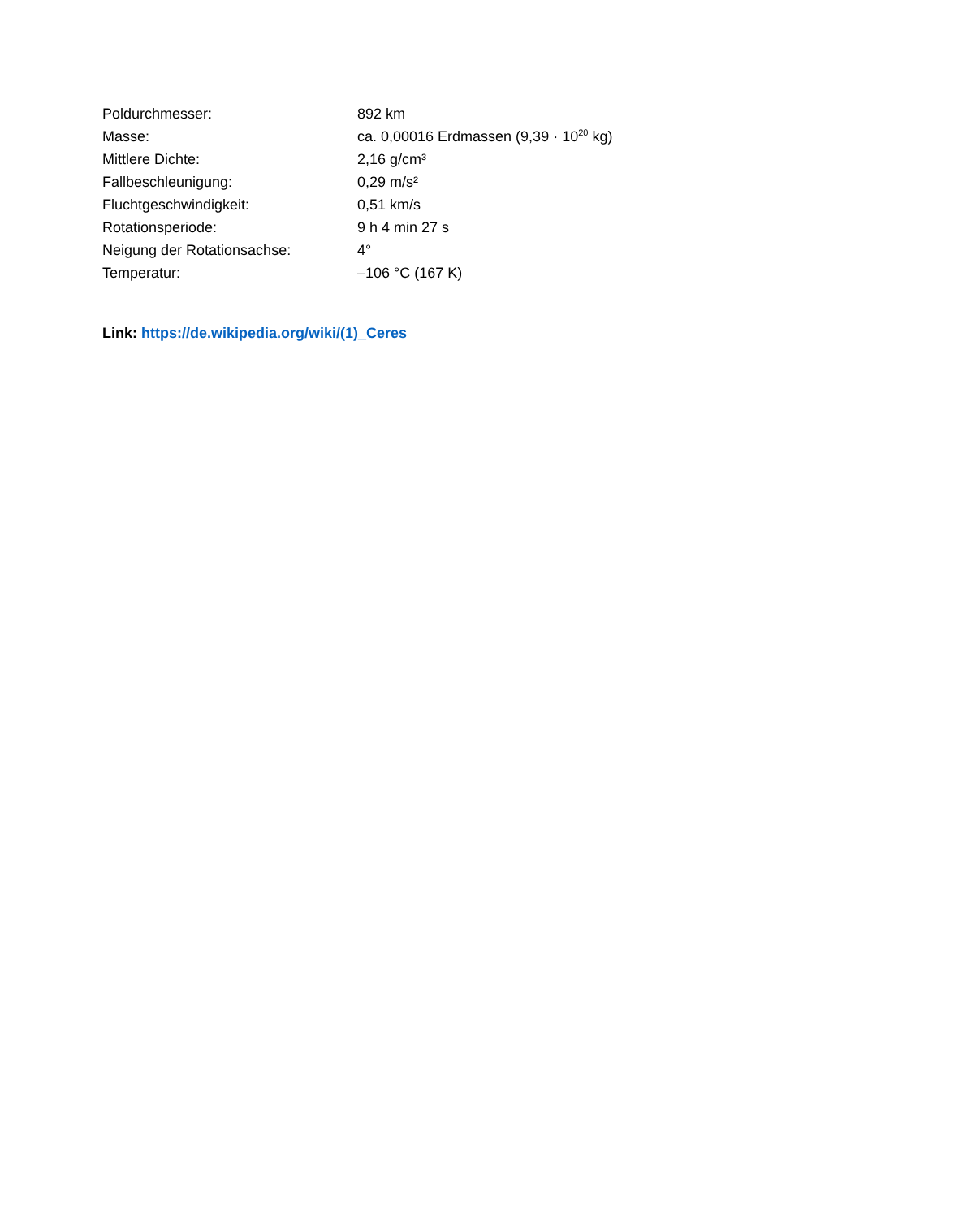| Poldurchmesser: | 892 km |
| Masse: | ca. 0,00016 Erdmassen (9,39 · 10<sup>20</sup> kg) |
| Mittlere Dichte: | 2,16 g/cm³ |
| Fallbeschleunigung: | 0,29 m/s² |
| Fluchtgeschwindigkeit: | 0,51 km/s |
| Rotationsperiode: | 9 h 4 min 27 s |
| Neigung der Rotationsachse: | 4° |
| Temperatur: | –106 °C (167 K) |
Link: https://de.wikipedia.org/wiki/(1)_Ceres